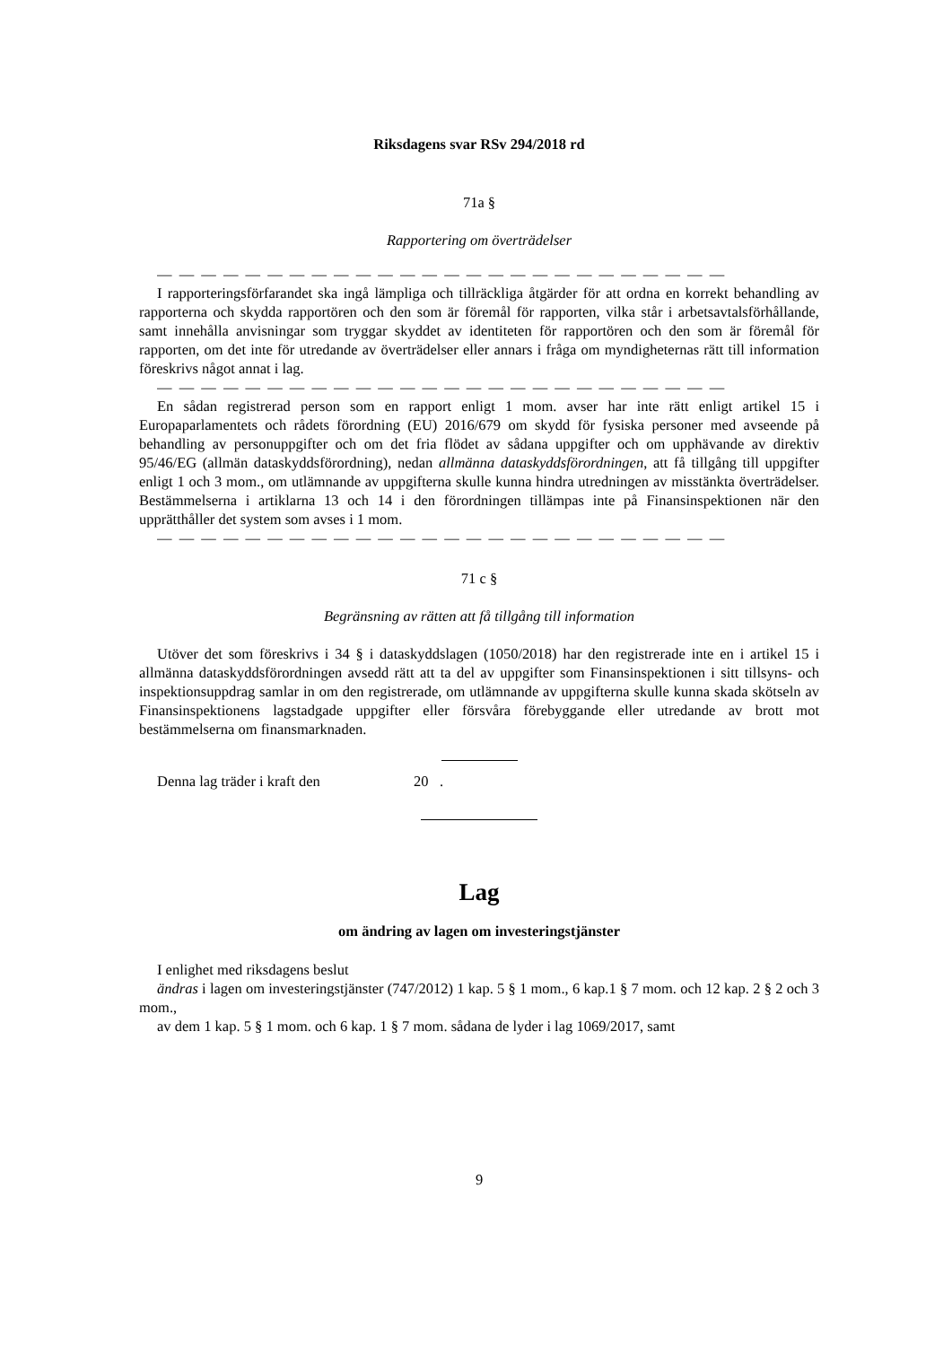Riksdagens svar RSv 294/2018 rd
71a §
Rapportering om överträdelser
— — — — — — — — — — — — — — — — — — — — — — — — — —
I rapporteringsförfarandet ska ingå lämpliga och tillräckliga åtgärder för att ordna en korrekt behandling av rapporterna och skydda rapportören och den som är föremål för rapporten, vilka står i arbetsavtalsförhållande, samt innehålla anvisningar som tryggar skyddet av identiteten för rapportören och den som är föremål för rapporten, om det inte för utredande av överträdelser eller annars i fråga om myndigheternas rätt till information föreskrivs något annat i lag.
— — — — — — — — — — — — — — — — — — — — — — — — — —
En sådan registrerad person som en rapport enligt 1 mom. avser har inte rätt enligt artikel 15 i Europaparlamentets och rådets förordning (EU) 2016/679 om skydd för fysiska personer med avseende på behandling av personuppgifter och om det fria flödet av sådana uppgifter och om upphävande av direktiv 95/46/EG (allmän dataskyddsförordning), nedan allmänna dataskyddsförordningen, att få tillgång till uppgifter enligt 1 och 3 mom., om utlämnande av uppgifterna skulle kunna hindra utredningen av misstänkta överträdelser. Bestämmelserna i artiklarna 13 och 14 i den förordningen tillämpas inte på Finansinspektionen när den upprätthåller det system som avses i 1 mom.
— — — — — — — — — — — — — — — — — — — — — — — — — —
71 c §
Begränsning av rätten att få tillgång till information
Utöver det som föreskrivs i 34 § i dataskyddslagen (1050/2018) har den registrerade inte en i artikel 15 i allmänna dataskyddsförordningen avsedd rätt att ta del av uppgifter som Finansinspektionen i sitt tillsyns- och inspektionsuppdrag samlar in om den registrerade, om utlämnande av uppgifterna skulle kunna skada skötseln av Finansinspektionens lagstadgade uppgifter eller försvåra förebyggande eller utredande av brott mot bestämmelserna om finansmarknaden.
Denna lag träder i kraft den 20 .
Lag
om ändring av lagen om investeringstjänster
I enlighet med riksdagens beslut
ändras i lagen om investeringstjänster (747/2012) 1 kap. 5 § 1 mom., 6 kap.1 § 7 mom. och 12 kap. 2 § 2 och 3 mom.,
av dem 1 kap. 5 § 1 mom. och 6 kap. 1 § 7 mom. sådana de lyder i lag 1069/2017, samt
9